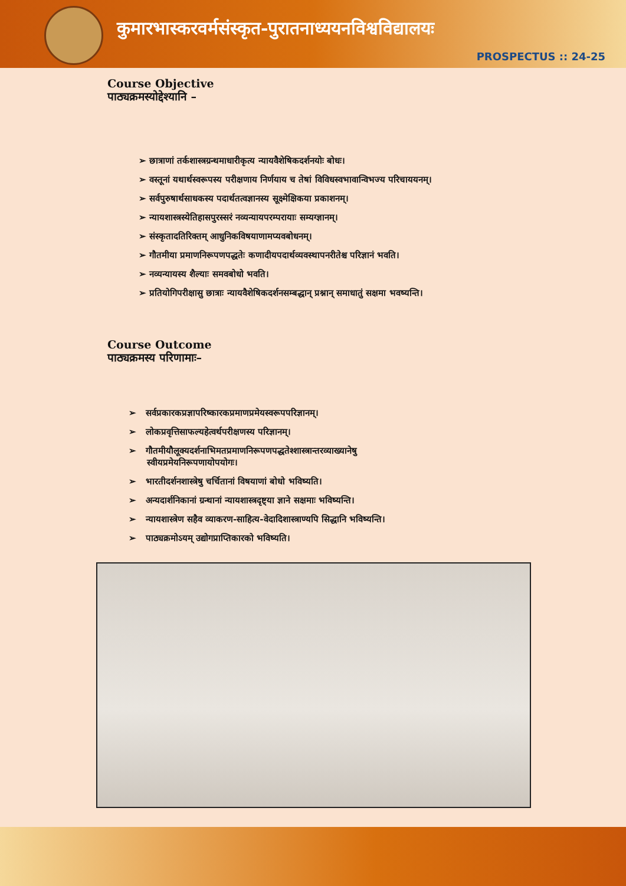कुमारभास्करवर्मसंस्कृत-पुरातनाध्ययनविश्वविद्यालयः
PROSPECTUS :: 24-25
Course Objective
पाठ्यक्रमस्योद्देश्यानि –
➢ छात्राणां तर्कशास्त्रग्रन्थमाधारीकृत्य न्यायवैशेषिकदर्शनयोः बोधः।
➢ वस्तूनां यथार्थस्वरूपस्य परीक्षणाय निर्णयाय च तेषां विविधस्वभावान्विभज्य परिचाययनम्।
➢ सर्वपुरुषार्थसाधकस्य पदार्थतत्वज्ञानस्य सूक्ष्मेक्षिकया प्रकाशनम्।
➢ न्यायशास्त्रस्येतिहासपुरस्सरं नव्यन्यायपरम्परायाः सम्यग्ज्ञानम्।
➢ संस्कृतादतिरिक्तम् आधुनिकविषयाणामप्यवबोधनम्।
➢ गौतमीया प्रमाणनिरूपणपद्धतेः कणादीयपदार्थव्यवस्थापनरीतेश्च परिज्ञानं भवति।
➢ नव्यन्यायस्य शैल्याः समवबोधो भवति।
➢ प्रतियोगिपरीक्षासु छात्राः न्यायवैशेषिकदर्शनसम्बद्धान् प्रश्नान् समाधातुं सक्षमा भवष्यन्ति।
Course Outcome
पाठ्यक्रमस्य परिणामाः–
➢ सर्वप्रकारकप्रज्ञापरिष्कारकप्रमाणप्रमेयस्वरूपपरिज्ञानम्।
➢ लोकप्रवृत्तिसाफल्यहेत्वर्थपरीक्षणस्य परिज्ञानम्।
➢ गौतमीयौलूक्यदर्शनाभिमतप्रमाणनिरूपणपद्धतेश्शास्त्रान्तरव्याख्यानेषु
स्वीयप्रमेयनिरूपणायोपयोगः।
➢ भारतीदर्शनशास्त्रेषु चर्चितानां विषयाणां बोधो भविष्यति।
➢ अन्यदार्शनिकानां ग्रन्थानां न्यायशास्त्रदृष्ट्या ज्ञाने सक्षमाः भविष्यन्ति।
➢ न्यायशास्त्रेण सहैव व्याकरण-साहित्य-वेदादिशास्त्राण्यपि सिद्धानि भविष्यन्ति।
➢ पाठ्यक्रमोऽयम् उद्योगप्राप्तिकारको भविष्यति।